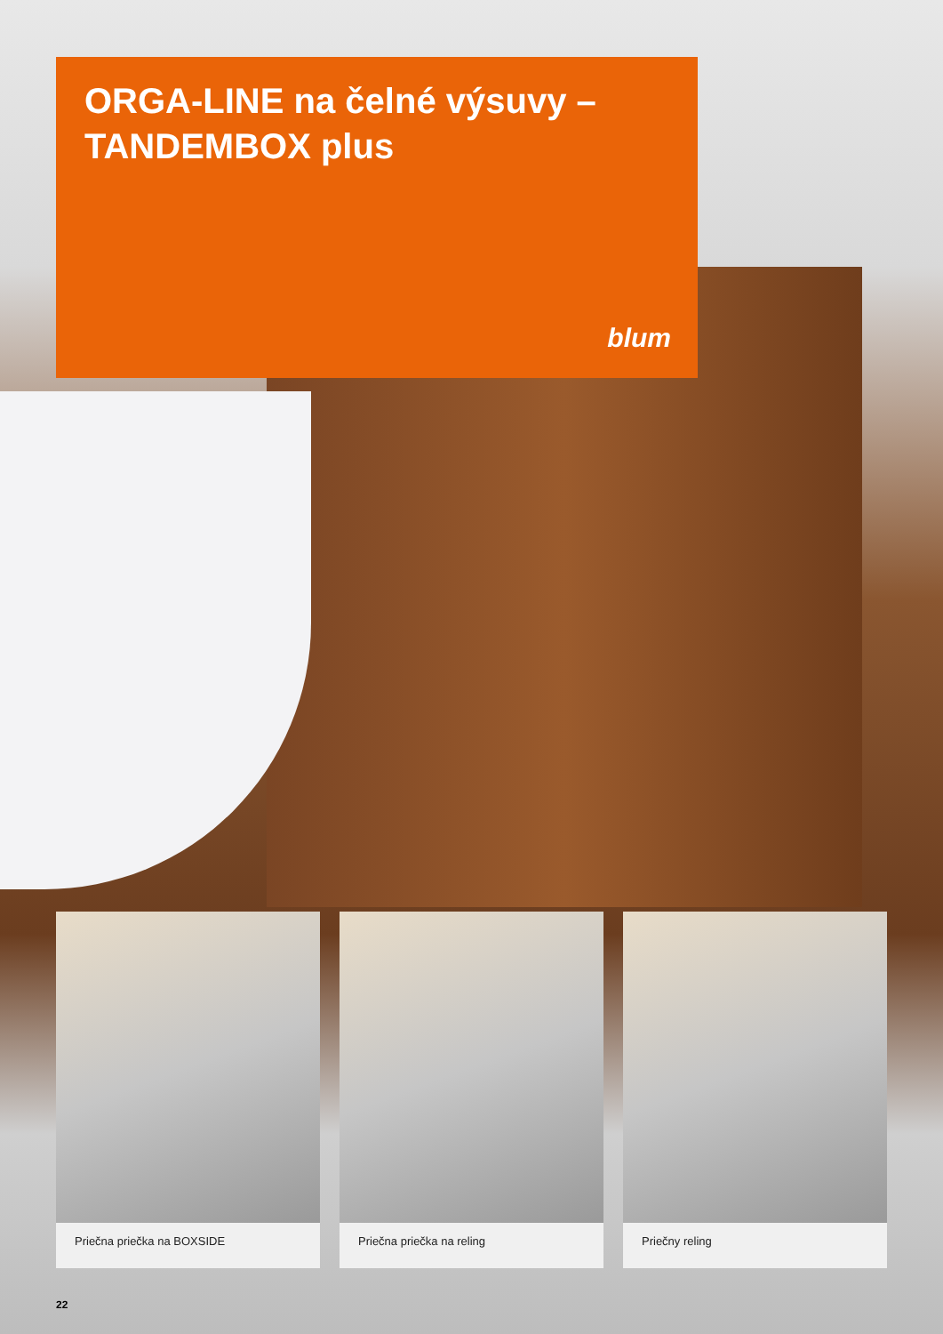ORGA-LINE na čelné výsuvy –
TANDEMBOX plus
blum
Priečna priečka na BOXSIDE Priečna priečka na reling Priečny reling
22